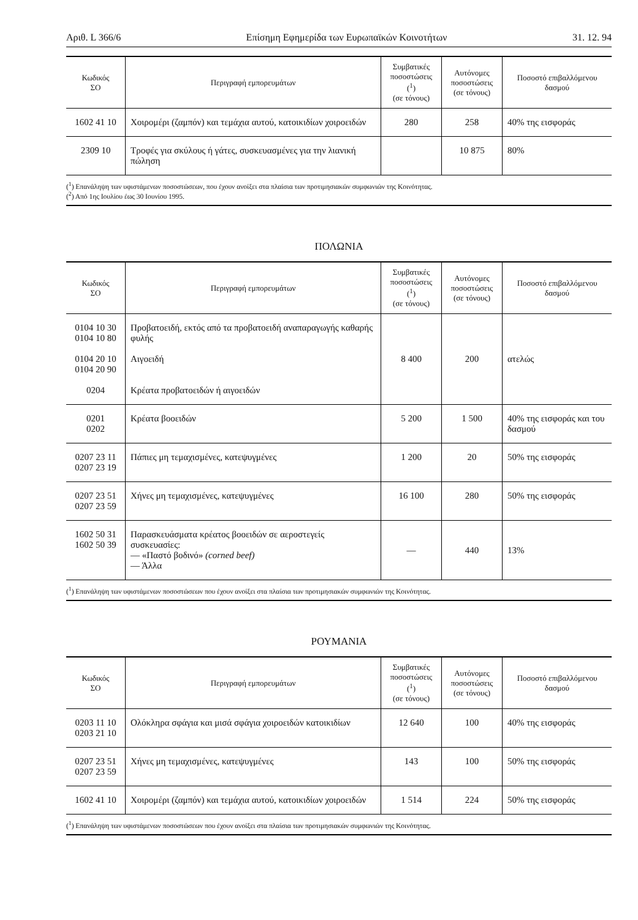Αριθ. L 366/6 Επίσημη Εφημερίδα των Ευρωπαϊκών Κοινοτήτων 31. 12. 94
| Κωδικός ΣΟ | Περιγραφή εμπορευμάτων | Συμβατικές ποσοστώσεις (<sup>1</sup>) (σε τόνους) | Αυτόνομες ποσοστώσεις (σε τόνους) | Ποσοστό επιβαλλόμενου δασμού |
| --- | --- | --- | --- | --- |
| 1602 41 10 | Χοιρομέρι (ζαμπόν) και τεμάχια αυτού, κατοικιδίων χοιροειδών | 280 | 258 | 40% της εισφοράς |
| 2309 10 | Τροφές για σκύλους ή γάτες, συσκευασμένες για την λιανική πώληση | | 10 875 | 80% |
(<sup>1</sup>) Επανάληψη των υφιστάμενων ποσοστώσεων, που έχουν ανοίξει στα πλαίσια των προτιμησιακών συμφωνιών της Κοινότητας.
(<sup>2</sup>) Από 1ης Ιουλίου έως 30 Ιουνίου 1995.
ΠΟΛΩΝΙΑ
| Κωδικός ΣΟ | Περιγραφή εμπορευμάτων | Συμβατικές ποσοστώσεις (<sup>1</sup>) (σε τόνους) | Αυτόνομες ποσοστώσεις (σε τόνους) | Ποσοστό επιβαλλόμενου δασμού |
| --- | --- | --- | --- | --- |
| 0104 10 30 0104 10 80 0104 20 10 0104 20 90 0204 | Προβατοειδή, εκτός από τα προβατοειδή αναπαραγωγής καθαρής φυλής Αιγοειδή Κρέατα προβατοειδών ή αιγοειδών | 8 400 | 200 | ατελώς |
| 0201 0202 | Κρέατα βοοειδών | 5 200 | 1 500 | 40% της εισφοράς και του δασμού |
| 0207 23 11 0207 23 19 | Πάπιες μη τεμαχισμένες, κατεψυγμένες | 1 200 | 20 | 50% της εισφοράς |
| 0207 23 51 0207 23 59 | Χήνες μη τεμαχισμένες, κατεψυγμένες | 16 100 | 280 | 50% της εισφοράς |
| 1602 50 31 1602 50 39 | Παρασκευάσματα κρέατος βοοειδών σε αεροστεγείς συσκευασίες: — «Παστό βοδινό» (corned beef) — Άλλα | — | 440 | 13% |
(<sup>1</sup>) Επανάληψη των υφιστάμενων ποσοστώσεων που έχουν ανοίξει στα πλαίσια των προτιμησιακών συμφωνιών της Κοινότητας.
ΡΟΥΜΑΝΙΑ
| Κωδικός ΣΟ | Περιγραφή εμπορευμάτων | Συμβατικές ποσοστώσεις (<sup>1</sup>) (σε τόνους) | Αυτόνομες ποσοστώσεις (σε τόνους) | Ποσοστό επιβαλλόμενου δασμού |
| --- | --- | --- | --- | --- |
| 0203 11 10 0203 21 10 | Ολόκληρα σφάγια και μισά σφάγια χοιροειδών κατοικιδίων | 12 640 | 100 | 40% της εισφοράς |
| 0207 23 51 0207 23 59 | Χήνες μη τεμαχισμένες, κατεψυγμένες | 143 | 100 | 50% της εισφοράς |
| 1602 41 10 | Χοιρομέρι (ζαμπόν) και τεμάχια αυτού, κατοικιδίων χοιροειδών | 1 514 | 224 | 50% της εισφοράς |
(<sup>1</sup>) Επανάληψη των υφιστάμενων ποσοστώσεων που έχουν ανοίξει στα πλαίσια των προτιμησιακών συμφωνιών της Κοινότητας.